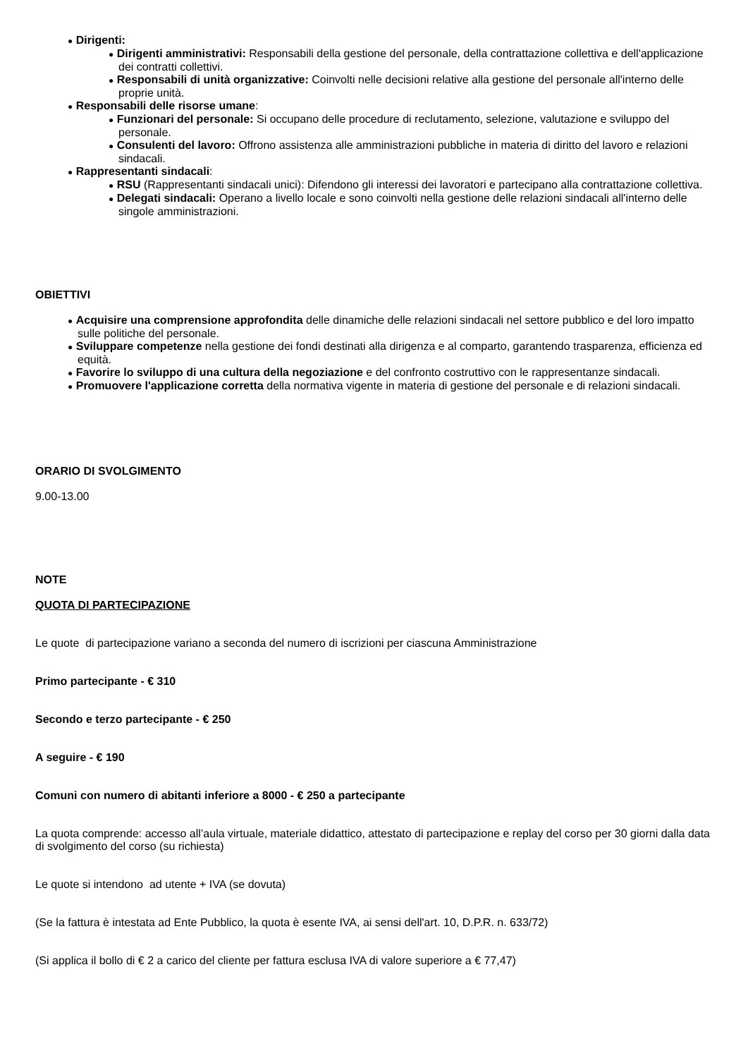● Dirigenti:
● Dirigenti amministrativi: Responsabili della gestione del personale, della contrattazione collettiva e dell'applicazione dei contratti collettivi.
● Responsabili di unità organizzative: Coinvolti nelle decisioni relative alla gestione del personale all'interno delle proprie unità.
● Responsabili delle risorse umane:
● Funzionari del personale: Si occupano delle procedure di reclutamento, selezione, valutazione e sviluppo del personale.
● Consulenti del lavoro: Offrono assistenza alle amministrazioni pubbliche in materia di diritto del lavoro e relazioni sindacali.
● Rappresentanti sindacali:
● RSU (Rappresentanti sindacali unici): Difendono gli interessi dei lavoratori e partecipano alla contrattazione collettiva.
● Delegati sindacali: Operano a livello locale e sono coinvolti nella gestione delle relazioni sindacali all'interno delle singole amministrazioni.
OBIETTIVI
● Acquisire una comprensione approfondita delle dinamiche delle relazioni sindacali nel settore pubblico e del loro impatto sulle politiche del personale.
● Sviluppare competenze nella gestione dei fondi destinati alla dirigenza e al comparto, garantendo trasparenza, efficienza ed equità.
● Favorire lo sviluppo di una cultura della negoziazione e del confronto costruttivo con le rappresentanze sindacali.
● Promuovere l'applicazione corretta della normativa vigente in materia di gestione del personale e di relazioni sindacali.
ORARIO DI SVOLGIMENTO
9.00-13.00
NOTE
QUOTA DI PARTECIPAZIONE
Le quote di partecipazione variano a seconda del numero di iscrizioni per ciascuna Amministrazione
Primo partecipante - € 310
Secondo e terzo partecipante - € 250
A seguire - € 190
Comuni con numero di abitanti inferiore a 8000 - € 250 a partecipante
La quota comprende: accesso all’aula virtuale, materiale didattico, attestato di partecipazione e replay del corso per 30 giorni dalla data di svolgimento del corso (su richiesta)
Le quote si intendono ad utente + IVA (se dovuta)
(Se la fattura è intestata ad Ente Pubblico, la quota è esente IVA, ai sensi dell'art. 10, D.P.R. n. 633/72)
(Si applica il bollo di € 2 a carico del cliente per fattura esclusa IVA di valore superiore a € 77,47)